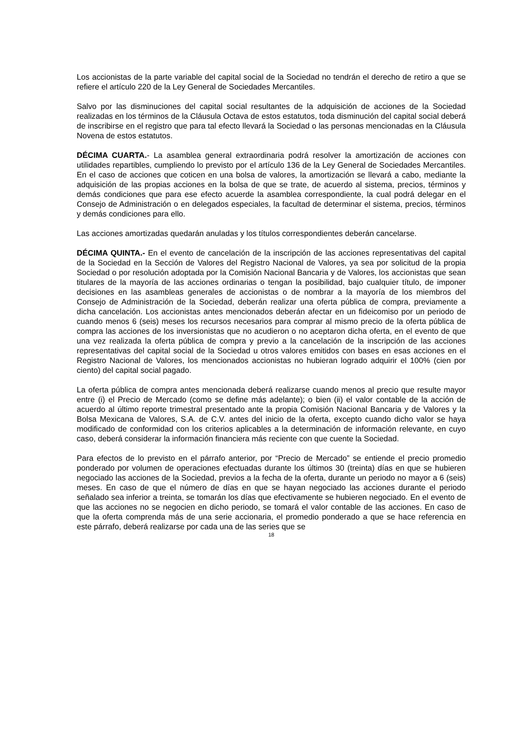Los accionistas de la parte variable del capital social de la Sociedad no tendrán el derecho de retiro a que se refiere el artículo 220 de la Ley General de Sociedades Mercantiles.
Salvo por las disminuciones del capital social resultantes de la adquisición de acciones de la Sociedad realizadas en los términos de la Cláusula Octava de estos estatutos, toda disminución del capital social deberá de inscribirse en el registro que para tal efecto llevará la Sociedad o las personas mencionadas en la Cláusula Novena de estos estatutos.
DÉCIMA CUARTA.- La asamblea general extraordinaria podrá resolver la amortización de acciones con utilidades repartibles, cumpliendo lo previsto por el artículo 136 de la Ley General de Sociedades Mercantiles. En el caso de acciones que coticen en una bolsa de valores, la amortización se llevará a cabo, mediante la adquisición de las propias acciones en la bolsa de que se trate, de acuerdo al sistema, precios, términos y demás condiciones que para ese efecto acuerde la asamblea correspondiente, la cual podrá delegar en el Consejo de Administración o en delegados especiales, la facultad de determinar el sistema, precios, términos y demás condiciones para ello.
Las acciones amortizadas quedarán anuladas y los títulos correspondientes deberán cancelarse.
DÉCIMA QUINTA.- En el evento de cancelación de la inscripción de las acciones representativas del capital de la Sociedad en la Sección de Valores del Registro Nacional de Valores, ya sea por solicitud de la propia Sociedad o por resolución adoptada por la Comisión Nacional Bancaria y de Valores, los accionistas que sean titulares de la mayoría de las acciones ordinarias o tengan la posibilidad, bajo cualquier título, de imponer decisiones en las asambleas generales de accionistas o de nombrar a la mayoría de los miembros del Consejo de Administración de la Sociedad, deberán realizar una oferta pública de compra, previamente a dicha cancelación. Los accionistas antes mencionados deberán afectar en un fideicomiso por un periodo de cuando menos 6 (seis) meses los recursos necesarios para comprar al mismo precio de la oferta pública de compra las acciones de los inversionistas que no acudieron o no aceptaron dicha oferta, en el evento de que una vez realizada la oferta pública de compra y previo a la cancelación de la inscripción de las acciones representativas del capital social de la Sociedad u otros valores emitidos con bases en esas acciones en el Registro Nacional de Valores, los mencionados accionistas no hubieran logrado adquirir el 100% (cien por ciento) del capital social pagado.
La oferta pública de compra antes mencionada deberá realizarse cuando menos al precio que resulte mayor entre (i) el Precio de Mercado (como se define más adelante); o bien (ii) el valor contable de la acción de acuerdo al último reporte trimestral presentado ante la propia Comisión Nacional Bancaria y de Valores y la Bolsa Mexicana de Valores, S.A. de C.V. antes del inicio de la oferta, excepto cuando dicho valor se haya modificado de conformidad con los criterios aplicables a la determinación de información relevante, en cuyo caso, deberá considerar la información financiera más reciente con que cuente la Sociedad.
Para efectos de lo previsto en el párrafo anterior, por “Precio de Mercado” se entiende el precio promedio ponderado por volumen de operaciones efectuadas durante los últimos 30 (treinta) días en que se hubieren negociado las acciones de la Sociedad, previos a la fecha de la oferta, durante un periodo no mayor a 6 (seis) meses. En caso de que el número de días en que se hayan negociado las acciones durante el periodo señalado sea inferior a treinta, se tomarán los días que efectivamente se hubieren negociado. En el evento de que las acciones no se negocien en dicho periodo, se tomará el valor contable de las acciones. En caso de que la oferta comprenda más de una serie accionaria, el promedio ponderado a que se hace referencia en este párrafo, deberá realizarse por cada una de las series que se
18